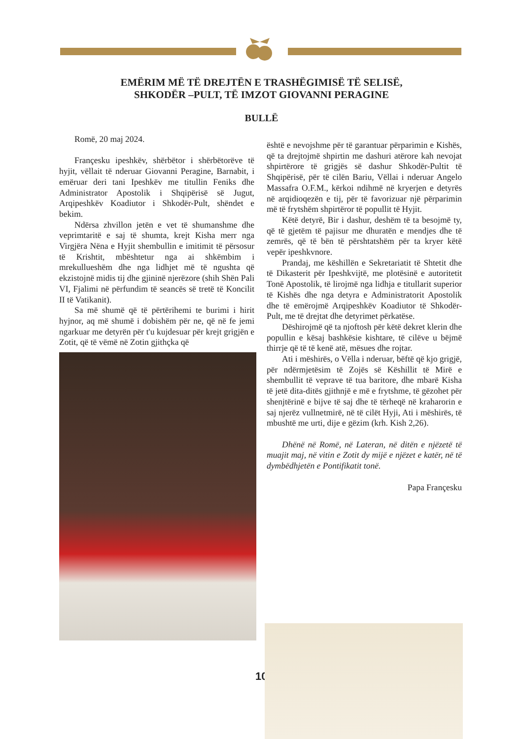EMËRIM MË TË DREJTËN E TRASHËGIMISË TË SELISË,
SHKODËR –PULT, TË IMZOT GIOVANNI PERAGINE
BULLË
Romë, 20 maj 2024.
Françesku ipeshkëv, shërbëtor i shërbëtorëve të hyjit, vëllait të nderuar Giovanni Peragine, Barnabit, i emëruar deri tani Ipeshkëv me titullin Feniks dhe Administrator Apostolik i Shqipërisë së Jugut, Arqipeshkëv Koadiutor i Shkodër-Pult, shëndet e bekim.
Ndërsa zhvillon jetën e vet të shumanshme dhe veprimtaritë e saj të shumta, krejt Kisha merr nga Virgjëra Nëna e Hyjit shembullin e imitimit të përsosur të Krishtit, mbështetur nga ai shkëmbim i mrekullueshëm dhe nga lidhjet më të ngushta që ekzistojnë midis tij dhe gjininë njerëzore (shih Shën Pali VI, Fjalimi në përfundim të seancës së tretë të Koncilit II të Vatikanit).
Sa më shumë që të përtërihemi te burimi i hirit hyjnor, aq më shumë i dobishëm për ne, që në fe jemi ngarkuar me detyrën për t'u kujdesuar për krejt grigjën e Zotit, që të vëmë në Zotin gjithçka që
është e nevojshme për të garantuar përparimin e Kishës, që ta drejtojmë shpirtin me dashuri atërore kah nevojat shpirtërore të grigjës së dashur Shkodër-Pultit të Shqipërisë, për të cilën Bariu, Vëllai i nderuar Angelo Massafra O.F.M., kërkoi ndihmë në kryerjen e detyrës në arqidioqezën e tij, për të favorizuar një përparimin më të frytshëm shpirtëror të popullit të Hyjit.
Këtë detyrë, Bir i dashur, deshëm të ta besojmë ty, që të gjetëm të pajisur me dhuratën e mendjes dhe të zemrës, që të bën të përshtatshëm për ta kryer këtë vepër ipeshkvnore.
Prandaj, me këshillën e Sekretariatit të Shtetit dhe të Dikasterit për Ipeshkvijtë, me plotësinë e autoritetit Tonë Apostolik, të lirojmë nga lidhja e titullarit superior të Kishës dhe nga detyra e Administratorit Apostolik dhe të emërojmë Arqipeshkëv Koadiutor të Shkodër-Pult, me të drejtat dhe detyrimet përkatëse.
Dëshirojmë që ta njoftosh për këtë dekret klerin dhe popullin e kësaj bashkësie kishtare, të cilëve u bëjmë thirrje që të të kenë atë, mësues dhe rojtar.
Ati i mëshirës, o Vëlla i nderuar, bëftë që kjo grigjë, për ndërmjetësim të Zojës së Këshillit të Mirë e shembullit të veprave të tua baritore, dhe mbarë Kisha të jetë dita-ditës gjithnjë e më e frytshme, të gëzohet për shenjtërinë e bijve të saj dhe të tërheqë në kraharorin e saj njerëz vullnetmirë, në të cilët Hyji, Ati i mëshirës, të mbushtë me urti, dije e gëzim (krh. Kish 2,26).
Dhënë në Romë, në Lateran, në ditën e njëzetë të muajit maj, në vitin e Zotit dy mijë e njëzet e katër, në të dymbëdhjetën e Pontifikatit tonë.
Papa Françesku
10